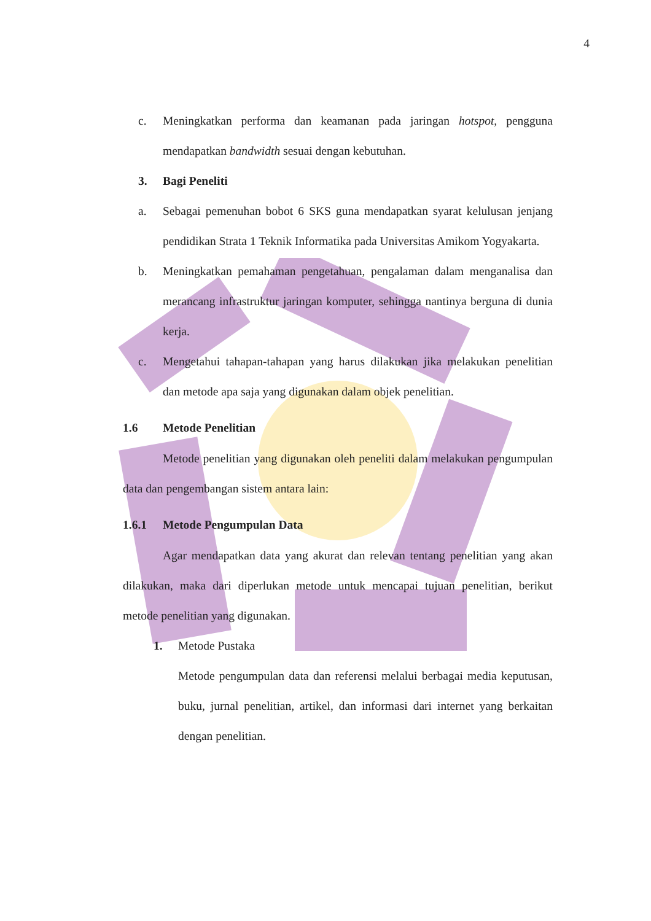4
c. Meningkatkan performa dan keamanan pada jaringan hotspot, pengguna mendapatkan bandwidth sesuai dengan kebutuhan.
3. Bagi Peneliti
a. Sebagai pemenuhan bobot 6 SKS guna mendapatkan syarat kelulusan jenjang pendidikan Strata 1 Teknik Informatika pada Universitas Amikom Yogyakarta.
b. Meningkatkan pemahaman pengetahuan, pengalaman dalam menganalisa dan merancang infrastruktur jaringan komputer, sehingga nantinya berguna di dunia kerja.
c. Mengetahui tahapan-tahapan yang harus dilakukan jika melakukan penelitian dan metode apa saja yang digunakan dalam objek penelitian.
1.6 Metode Penelitian
Metode penelitian yang digunakan oleh peneliti dalam melakukan pengumpulan data dan pengembangan sistem antara lain:
1.6.1 Metode Pengumpulan Data
Agar mendapatkan data yang akurat dan relevan tentang penelitian yang akan dilakukan, maka dari diperlukan metode untuk mencapai tujuan penelitian, berikut metode penelitian yang digunakan.
1. Metode Pustaka
Metode pengumpulan data dan referensi melalui berbagai media keputusan, buku, jurnal penelitian, artikel, dan informasi dari internet yang berkaitan dengan penelitian.